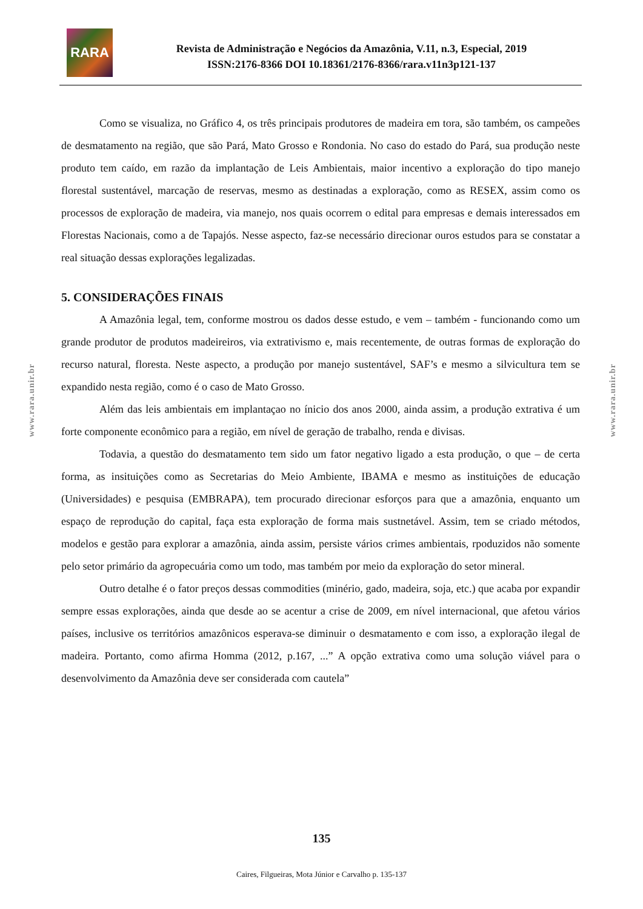RARA
Revista de Administração e Negócios da Amazônia, V.11, n.3, Especial, 2019
ISSN:2176-8366 DOI 10.18361/2176-8366/rara.v11n3p121-137
www.rara.unir.br
www.rara.unir.br
Como se visualiza, no Gráfico 4, os três principais produtores de madeira em tora, são também, os campeões de desmatamento na região, que são Pará, Mato Grosso e Rondonia. No caso do estado do Pará, sua produção neste produto tem caído, em razão da implantação de Leis Ambientais, maior incentivo a exploração do tipo manejo florestal sustentável, marcação de reservas, mesmo as destinadas a exploração, como as RESEX, assim como os processos de exploração de madeira, via manejo, nos quais ocorrem o edital para empresas e demais interessados em Florestas Nacionais, como a de Tapajós. Nesse aspecto, faz-se necessário direcionar ouros estudos para se constatar a real situação dessas explorações legalizadas.
5. CONSIDERAÇÕES FINAIS
A Amazônia legal, tem, conforme mostrou os dados desse estudo, e vem – também - funcionando como um grande produtor de produtos madeireiros, via extrativismo e, mais recentemente, de outras formas de exploração do recurso natural, floresta. Neste aspecto, a produção por manejo sustentável, SAF’s e mesmo a silvicultura tem se expandido nesta região, como é o caso de Mato Grosso.
Além das leis ambientais em implantaçao no ínicio dos anos 2000, ainda assim, a produção extrativa é um forte componente econômico para a região, em nível de geração de trabalho, renda e divisas.
Todavia, a questão do desmatamento tem sido um fator negativo ligado a esta produção, o que – de certa forma, as insituições como as Secretarias do Meio Ambiente, IBAMA e mesmo as instituições de educação (Universidades) e pesquisa (EMBRAPA), tem procurado direcionar esforços para que a amazônia, enquanto um espaço de reprodução do capital, faça esta exploração de forma mais sustnetável. Assim, tem se criado métodos, modelos e gestão para explorar a amazônia, ainda assim, persiste vários crimes ambientais, rpoduzidos não somente pelo setor primário da agropecuária como um todo, mas também por meio da exploração do setor mineral.
Outro detalhe é o fator preços dessas commodities (minério, gado, madeira, soja, etc.) que acaba por expandir sempre essas explorações, ainda que desde ao se acentur a crise de 2009, em nível internacional, que afetou vários países, inclusive os territórios amazônicos esperava-se diminuir o desmatamento e com isso, a exploração ilegal de madeira. Portanto, como afirma Homma (2012, p.167, ...” A opção extrativa como uma solução viável para o desenvolvimento da Amazônia deve ser considerada com cautela”
135
Caires, Filgueiras, Mota Júnior e Carvalho p. 135-137